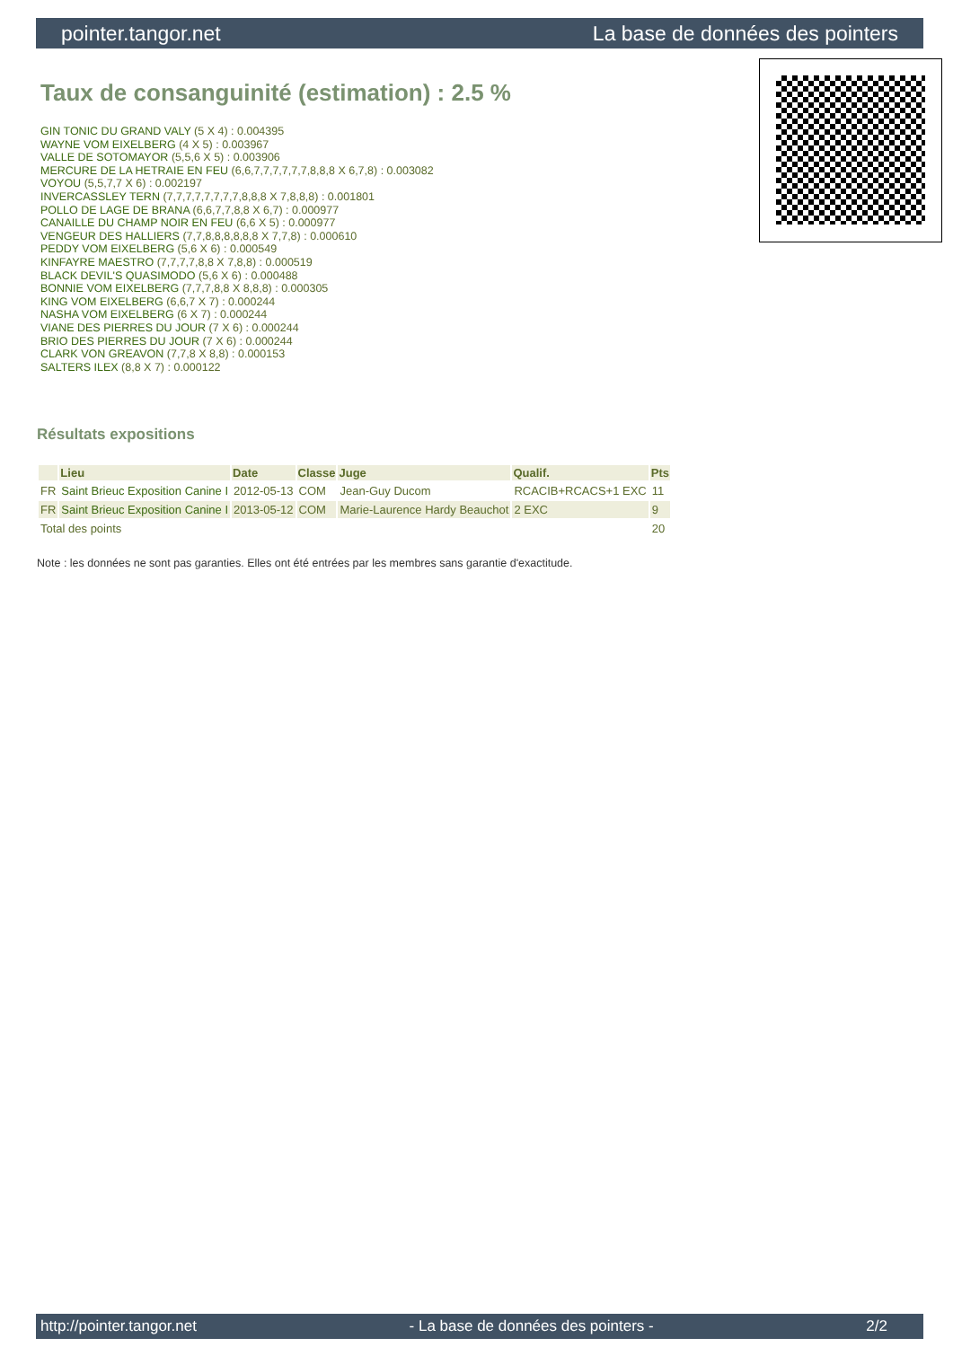pointer.tangor.net La base de données des pointers
Taux de consanguinité (estimation) : 2.5 %
GIN TONIC DU GRAND VALY (5 X 4) : 0.004395
WAYNE VOM EIXELBERG (4 X 5) : 0.003967
VALLE DE SOTOMAYOR (5,5,6 X 5) : 0.003906
MERCURE DE LA HETRAIE EN FEU (6,6,7,7,7,7,7,7,8,8,8 X 6,7,8) : 0.003082
VOYOU (5,5,7,7 X 6) : 0.002197
INVERCASSLEY TERN (7,7,7,7,7,7,7,7,8,8,8 X 7,8,8,8) : 0.001801
POLLO DE LAGE DE BRANA (6,6,7,7,8,8 X 6,7) : 0.000977
CANAILLE DU CHAMP NOIR EN FEU (6,6 X 5) : 0.000977
VENGEUR DES HALLIERS (7,7,8,8,8,8,8,8 X 7,7,8) : 0.000610
PEDDY VOM EIXELBERG (5,6 X 6) : 0.000549
KINFAYRE MAESTRO (7,7,7,7,8,8 X 7,8,8) : 0.000519
BLACK DEVIL'S QUASIMODO (5,6 X 6) : 0.000488
BONNIE VOM EIXELBERG (7,7,7,8,8 X 8,8,8) : 0.000305
KING VOM EIXELBERG (6,6,7 X 7) : 0.000244
NASHA VOM EIXELBERG (6 X 7) : 0.000244
VIANE DES PIERRES DU JOUR (7 X 6) : 0.000244
BRIO DES PIERRES DU JOUR (7 X 6) : 0.000244
CLARK VON GREAVON (7,7,8 X 8,8) : 0.000153
SALTERS ILEX (8,8 X 7) : 0.000122
Résultats expositions
| | Lieu | Date | Classe | Juge | Qualif. | Pts |
| --- | --- | --- | --- | --- | --- | --- |
| FR | Saint Brieuc Exposition Canine I | 2012-05-13 | COM | Jean-Guy Ducom | RCACIB+RCACS+1 EXC | 11 |
| FR | Saint Brieuc Exposition Canine I | 2013-05-12 | COM | Marie-Laurence Hardy Beauchot | 2 EXC | 9 |
| Total des points | | | | | | 20 |
Note : les données ne sont pas garanties. Elles ont été entrées par les membres sans garantie d'exactitude.
http://pointer.tangor.net - La base de données des pointers - 2/2